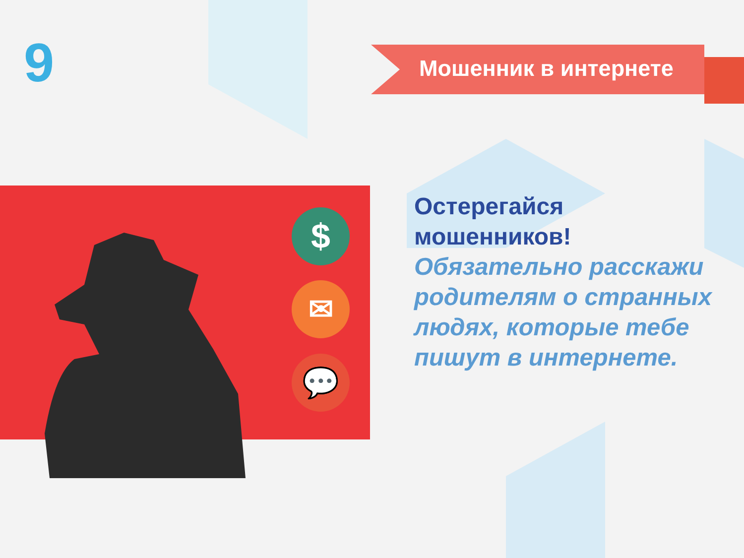9 Мошенник в интернете
$
✉
💬
Остерегайся мошенников!
Обязательно расскажи родителям о странных людях, которые тебе пишут в интернете.